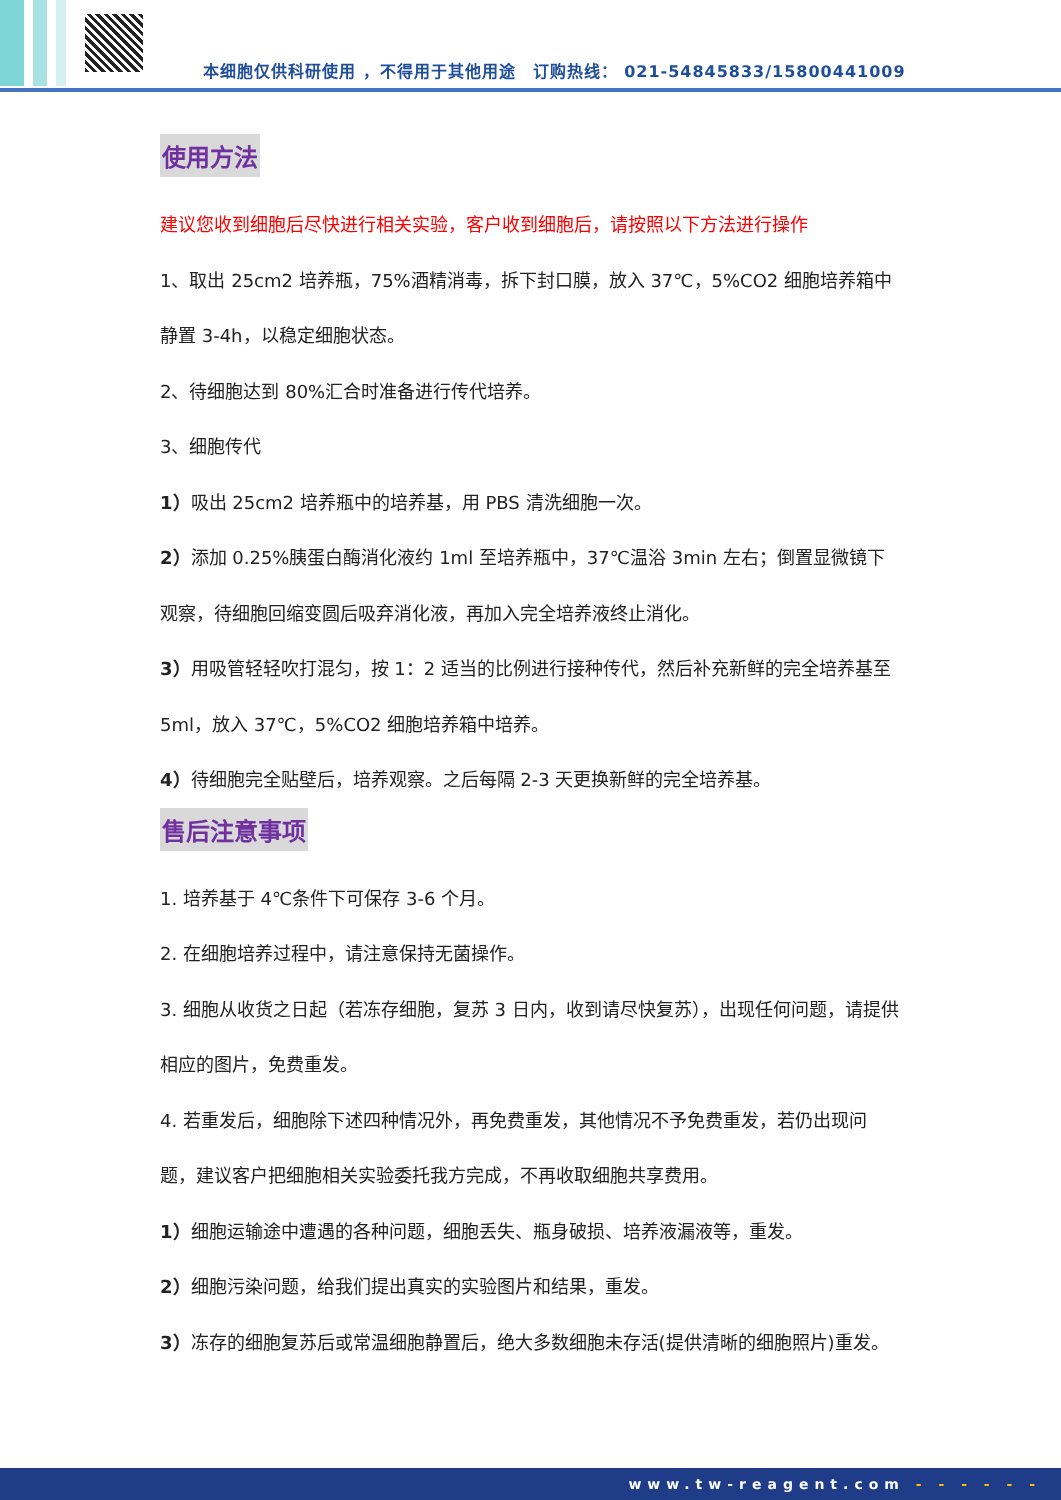本细胞仅供科研使用 ，不得用于其他用途　订购热线： 021-54845833/15800441009
使用方法
建议您收到细胞后尽快进行相关实验，客户收到细胞后，请按照以下方法进行操作
1、取出 25cm2 培养瓶，75%酒精消毒，拆下封口膜，放入 37℃，5%CO2 细胞培养箱中静置 3-4h，以稳定细胞状态。
2、待细胞达到 80%汇合时准备进行传代培养。
3、细胞传代
1）吸出 25cm2 培养瓶中的培养基，用 PBS 清洗细胞一次。
2）添加 0.25%胰蛋白酶消化液约 1ml 至培养瓶中，37℃温浴 3min 左右；倒置显微镜下观察，待细胞回缩变圆后吸弃消化液，再加入完全培养液终止消化。
3）用吸管轻轻吹打混匀，按 1：2 适当的比例进行接种传代，然后补充新鲜的完全培养基至 5ml，放入 37℃，5%CO2 细胞培养箱中培养。
4）待细胞完全贴壁后，培养观察。之后每隔 2-3 天更换新鲜的完全培养基。
售后注意事项
1. 培养基于 4℃条件下可保存 3-6 个月。
2. 在细胞培养过程中，请注意保持无菌操作。
3. 细胞从收货之日起（若冻存细胞，复苏 3 日内，收到请尽快复苏），出现任何问题，请提供相应的图片，免费重发。
4. 若重发后，细胞除下述四种情况外，再免费重发，其他情况不予免费重发，若仍出现问题，建议客户把细胞相关实验委托我方完成，不再收取细胞共享费用。
1）细胞运输途中遭遇的各种问题，细胞丢失、瓶身破损、培养液漏液等，重发。
2）细胞污染问题，给我们提出真实的实验图片和结果，重发。
3）冻存的细胞复苏后或常温细胞静置后，绝大多数细胞未存活(提供清晰的细胞照片)重发。
www.tw-reagent.com - - - - - -